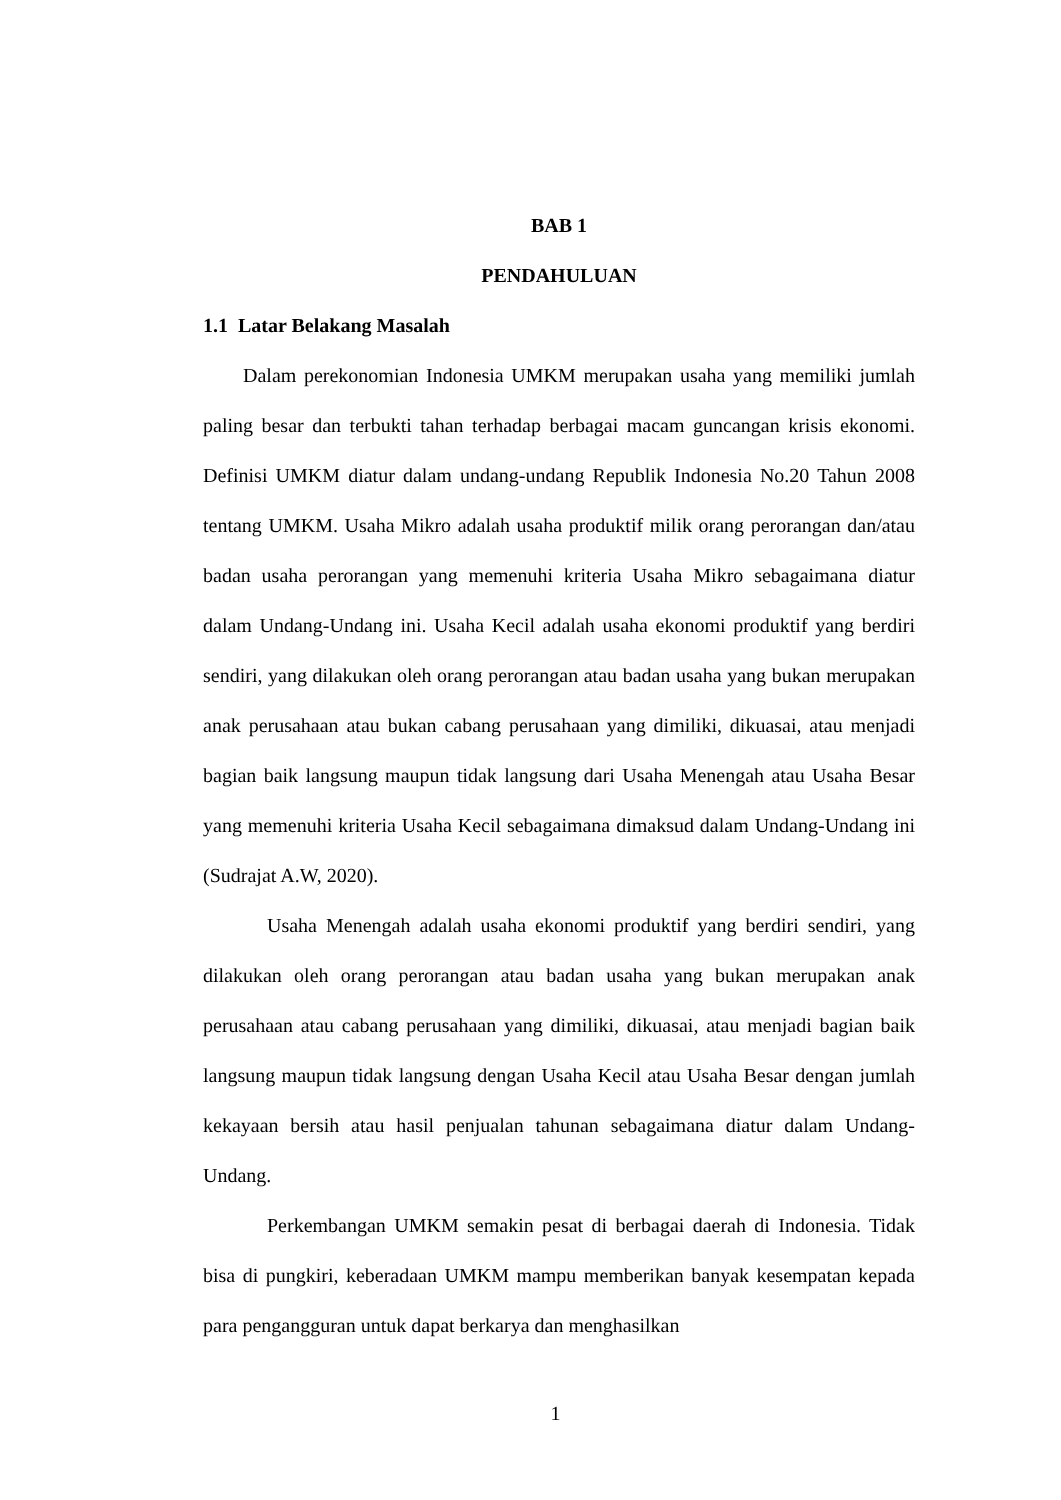BAB 1
PENDAHULUAN
1.1 Latar Belakang Masalah
Dalam perekonomian Indonesia UMKM merupakan usaha yang memiliki jumlah paling besar dan terbukti tahan terhadap berbagai macam guncangan krisis ekonomi. Definisi UMKM diatur dalam undang-undang Republik Indonesia No.20 Tahun 2008 tentang UMKM. Usaha Mikro adalah usaha produktif milik orang perorangan dan/atau badan usaha perorangan yang memenuhi kriteria Usaha Mikro sebagaimana diatur dalam Undang-Undang ini. Usaha Kecil adalah usaha ekonomi produktif yang berdiri sendiri, yang dilakukan oleh orang perorangan atau badan usaha yang bukan merupakan anak perusahaan atau bukan cabang perusahaan yang dimiliki, dikuasai, atau menjadi bagian baik langsung maupun tidak langsung dari Usaha Menengah atau Usaha Besar yang memenuhi kriteria Usaha Kecil sebagaimana dimaksud dalam Undang-Undang ini (Sudrajat A.W, 2020).
Usaha Menengah adalah usaha ekonomi produktif yang berdiri sendiri, yang dilakukan oleh orang perorangan atau badan usaha yang bukan merupakan anak perusahaan atau cabang perusahaan yang dimiliki, dikuasai, atau menjadi bagian baik langsung maupun tidak langsung dengan Usaha Kecil atau Usaha Besar dengan jumlah kekayaan bersih atau hasil penjualan tahunan sebagaimana diatur dalam Undang- Undang.
Perkembangan UMKM semakin pesat di berbagai daerah di Indonesia. Tidak bisa di pungkiri, keberadaan UMKM mampu memberikan banyak kesempatan kepada para pengangguran untuk dapat berkarya dan menghasilkan
1